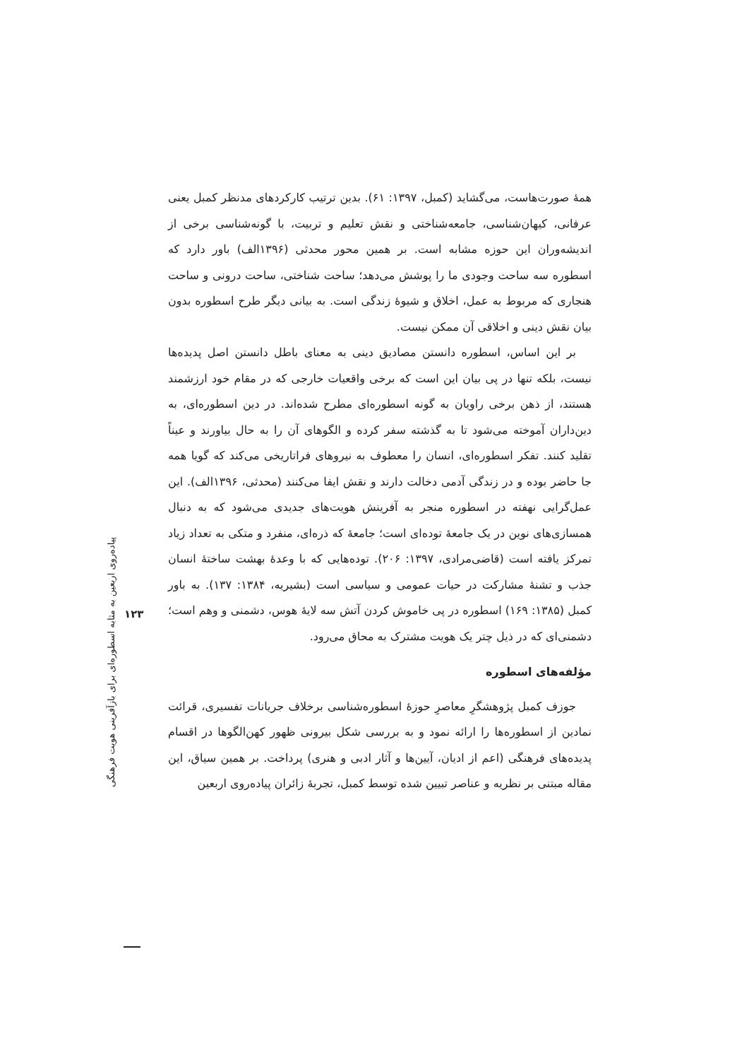همهٔ صورت‌هاست، می‌گشاید (کمبل، ۱۳۹۷: ۶۱). بدین ترتیب کارکردهای مدنظر کمبل یعنی عرفانی، کیهان‌شناسی، جامعه‌شناختی و نقش تعلیم و تربیت، با گونه‌شناسی برخی از اندیشه‌وران این حوزه مشابه است. بر همین محور محدثی (۱۳۹۶الف) باور دارد که اسطوره سه ساحت وجودی ما را پوشش می‌دهد؛ ساحت شناختی، ساحت درونی و ساحت هنجاری که مربوط به عمل، اخلاق و شیوهٔ زندگی است. به بیانی دیگر طرح اسطوره بدون بیان نقش دینی و اخلاقی آن ممکن نیست.
بر این اساس، اسطوره دانستن مصادیق دینی به معنای باطل دانستن اصل پدیده‌ها نیست، بلکه تنها در پی بیان این است که برخی واقعیات خارجی که در مقام خود ارزشمند هستند، از ذهن برخی راویان به گونه اسطوره‌ای مطرح شده‌اند. در دین اسطوره‌ای، به دین‌داران آموخته می‌شود تا به گذشته سفر کرده و الگوهای آن را به حال بیاورند و عیناً تقلید کنند. تفکر اسطوره‌ای، انسان را معطوف به نیروهای فراتاریخی می‌کند که گویا همه جا حاضر بوده و در زندگی آدمی دخالت دارند و نقش ایفا می‌کنند (محدثی، ۱۳۹۶الف). این عمل‌گرایی نهفته در اسطوره منجر به آفرینش هویت‌های جدیدی می‌شود که به دنبال همسازی‌های نوین در یک جامعهٔ توده‌ای است؛ جامعهٔ که ذره‌ای، منفرد و متکی به تعداد زیاد تمرکز یافته است (قاضی‌مرادی، ۱۳۹۷: ۲۰۶). توده‌هایی که با وعدهٔ بهشت ساختهٔ انسان جذب و تشنهٔ مشارکت در حیات عمومی و سیاسی است (بشیریه، ۱۳۸۴: ۱۳۷). به باور کمبل (۱۳۸۵: ۱۶۹) اسطوره در پی خاموش کردن آتش سه لایهٔ هوس، دشمنی و وهم است؛ دشمنی‌ای که در ذیل چتر یک هویت مشترک به محاق می‌رود.
مؤلفه‌های اسطوره
جوزف کمبل پژوهشگرِ معاصرِ حوزهٔ اسطوره‌شناسی برخلاف جریانات تفسیری، قرائت نمادین از اسطوره‌ها را ارائه نمود و به بررسی شکل بیرونی ظهور کهن‌الگوها در اقسام پدیده‌های فرهنگی (اعم از ادیان، آیین‌ها و آثار ادبی و هنری) پرداخت. بر همین سیاق، این مقاله مبتنی بر نظریه و عناصر تبیین شده توسط کمبل، تجربهٔ زائران پیاده‌روی اربعین
پیاده‌روی اربعین به مثابه اسطوره‌ای برای بازآفرینی هویت فرهنگی
۱۲۳